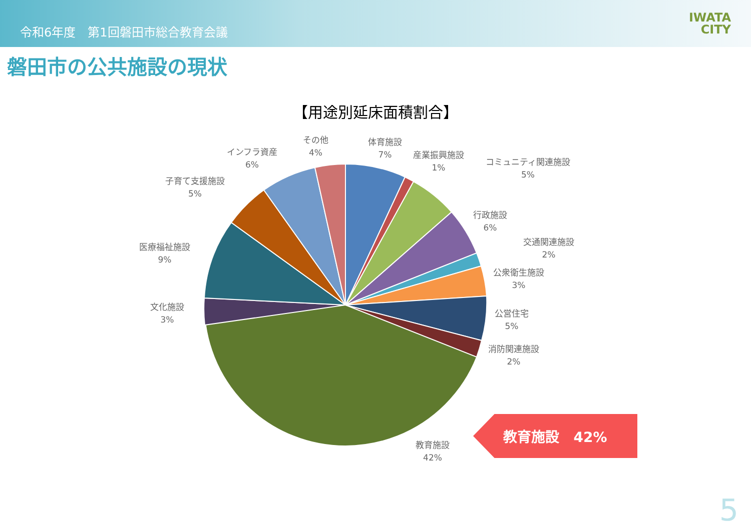令和6年度　第1回磐田市総合教育会議
IWATA
CITY
磐田市の公共施設の現状
【用途別延床面積割合】
その他
4%
体育施設
7%
産業振興施設
1%
コミュニティ関連施設
5%
行政施設
6%
交通関連施設
2%
公衆衛生施設
3%
公営住宅
5%
消防関連施設
2%
教育施設
42%
文化施設
3%
医療福祉施設
9%
子育て支援施設
5%
インフラ資産
6%
教育施設　42%
5